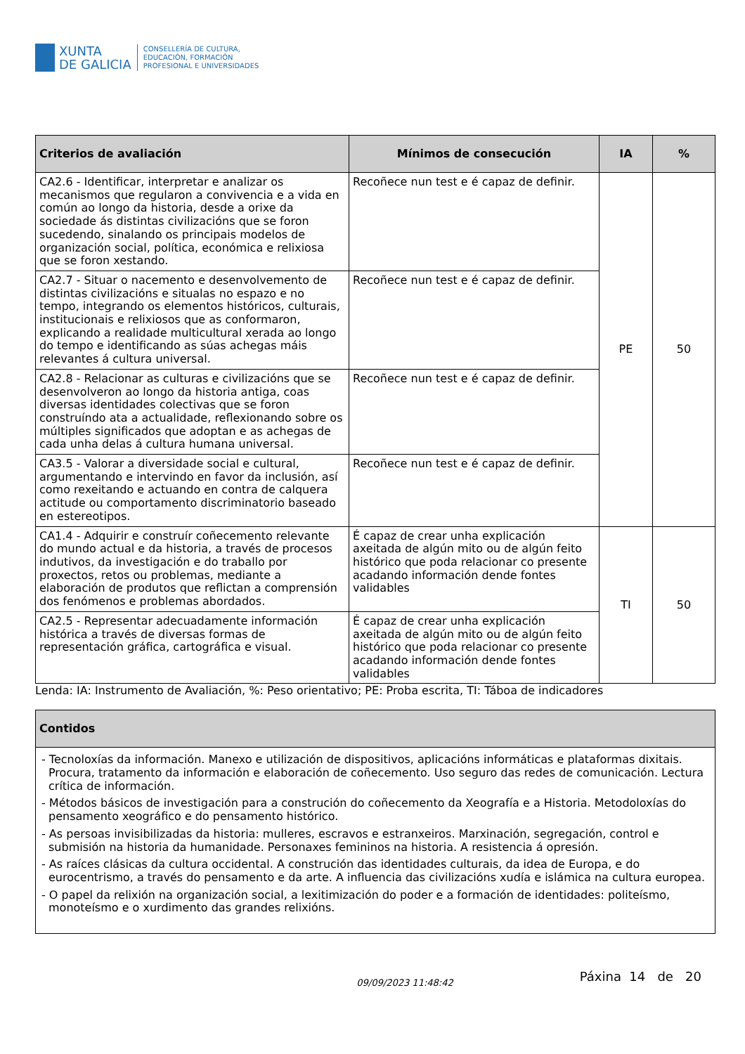XUNTA
DE GALICIA
CONSELLERÍA DE CULTURA,
EDUCACIÓN, FORMACIÓN
PROFESIONAL E UNIVERSIDADES
| Criterios de avaliación | Mínimos de consecución | IA | % |
| --- | --- | --- | --- |
| CA2.6 - Identificar, interpretar e analizar os mecanismos que regularon a convivencia e a vida en común ao longo da historia, desde a orixe da sociedade ás distintas civilizacións que se foron sucedendo, sinalando os principais modelos de organización social, política, económica e relixiosa que se foron xestando. | Recoñece nun test e é capaz de definir. | PE | 50 |
| CA2.7 - Situar o nacemento e desenvolvemento de distintas civilizacións e situalas no espazo e no tempo, integrando os elementos históricos, culturais, institucionais e relixiosos que as conformaron, explicando a realidade multicultural xerada ao longo do tempo e identificando as súas achegas máis relevantes á cultura universal. | Recoñece nun test e é capaz de definir. | | |
| CA2.8 - Relacionar as culturas e civilizacións que se desenvolveron ao longo da historia antiga, coas diversas identidades colectivas que se foron construíndo ata a actualidade, reflexionando sobre os múltiples significados que adoptan e as achegas de cada unha delas á cultura humana universal. | Recoñece nun test e é capaz de definir. | | |
| CA3.5 - Valorar a diversidade social e cultural, argumentando e intervindo en favor da inclusión, así como rexeitando e actuando en contra de calquera actitude ou comportamento discriminatorio baseado en estereotipos. | Recoñece nun test e é capaz de definir. | | |
| CA1.4 - Adquirir e construír coñecemento relevante do mundo actual e da historia, a través de procesos indutivos, da investigación e do traballo por proxectos, retos ou problemas, mediante a elaboración de produtos que reflictan a comprensión dos fenómenos e problemas abordados. | É capaz de crear unha explicación axeitada de algún mito ou de algún feito histórico que poda relacionar co presente acadando información dende fontes validables | TI | 50 |
| CA2.5 - Representar adecuadamente información histórica a través de diversas formas de representación gráfica, cartográfica e visual. | É capaz de crear unha explicación axeitada de algún mito ou de algún feito histórico que poda relacionar co presente acadando información dende fontes validables | | |
Lenda: IA: Instrumento de Avaliación, %: Peso orientativo; PE: Proba escrita, TI: Táboa de indicadores
| Contidos |
| --- |
| - Tecnoloxías da información. Manexo e utilización de dispositivos, aplicacións informáticas e plataformas dixitais. Procura, tratamento da información e elaboración de coñecemento. Uso seguro das redes de comunicación. Lectura crítica de información. - Métodos básicos de investigación para a construción do coñecemento da Xeografía e a Historia. Metodoloxías do pensamento xeográfico e do pensamento histórico. - As persoas invisibilizadas da historia: mulleres, escravos e estranxeiros. Marxinación, segregación, control e submisión na historia da humanidade. Personaxes femininos na historia. A resistencia á opresión. - As raíces clásicas da cultura occidental. A construción das identidades culturais, da idea de Europa, e do eurocentrismo, a través do pensamento e da arte. A influencia das civilizacións xudía e islámica na cultura europea. - O papel da relixión na organización social, a lexitimización do poder e a formación de identidades: politeísmo, monoteísmo e o xurdimento das grandes relixións. |
09/09/2023 11:48:42 Páxina 14 de 20